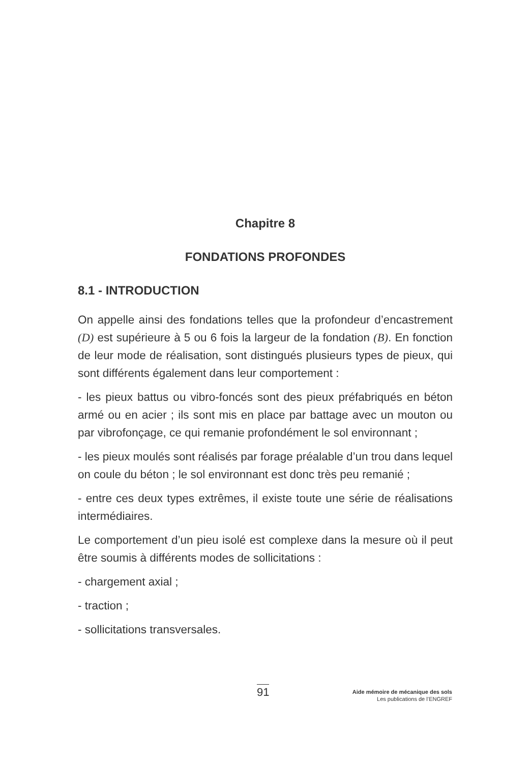Chapitre 8
FONDATIONS PROFONDES
8.1 - INTRODUCTION
On appelle ainsi des fondations telles que la profondeur d’encastrement (D) est supérieure à 5 ou 6 fois la largeur de la fondation (B). En fonction de leur mode de réalisation, sont distingués plusieurs types de pieux, qui sont différents également dans leur comportement :
- les pieux battus ou vibro-foncés sont des pieux préfabriqués en béton armé ou en acier ; ils sont mis en place par battage avec un mouton ou par vibrofonçage, ce qui remanie profondément le sol environnant ;
- les pieux moulés sont réalisés par forage préalable d’un trou dans lequel on coule du béton ; le sol environnant est donc très peu remanié ;
- entre ces deux types extrêmes, il existe toute une série de réalisations intermédiaires.
Le comportement d’un pieu isolé est complexe dans la mesure où il peut être soumis à différents modes de sollicitations :
- chargement axial ;
- traction ;
- sollicitations transversales.
91
Aide mémoire de mécanique des sols
Les publications de l’ENGREF